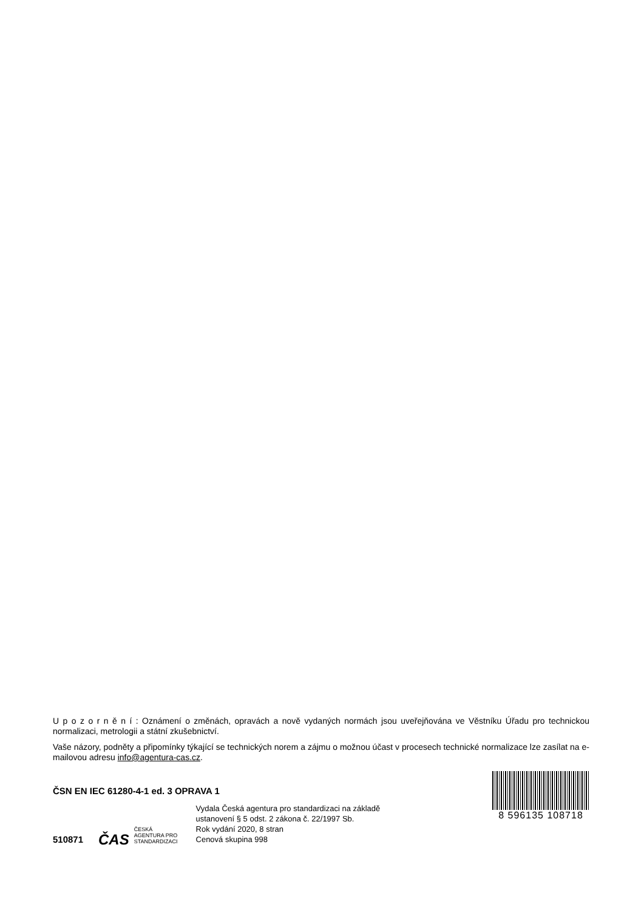U p o z o r n ě n í : Oznámení o změnách, opravách a nově vydaných normách jsou uveřejňována ve Věstníku Úřadu pro technickou normalizaci, metrologii a státní zkušebnictví.
Vaše názory, podněty a připomínky týkající se technických norem a zájmu o možnou účast v procesech technické normalizace lze zasílat na e-mailovou adresu info@agentura-cas.cz.
ČSN EN IEC 61280-4-1 ed. 3 OPRAVA 1
510871
ČAS
ČESKÁ
AGENTURA PRO
STANDARDIZACI
Vydala Česká agentura pro standardizaci na základě
ustanovení § 5 odst. 2 zákona č. 22/1997 Sb.
Rok vydání 2020, 8 stran
Cenová skupina 998
8 596135 108718